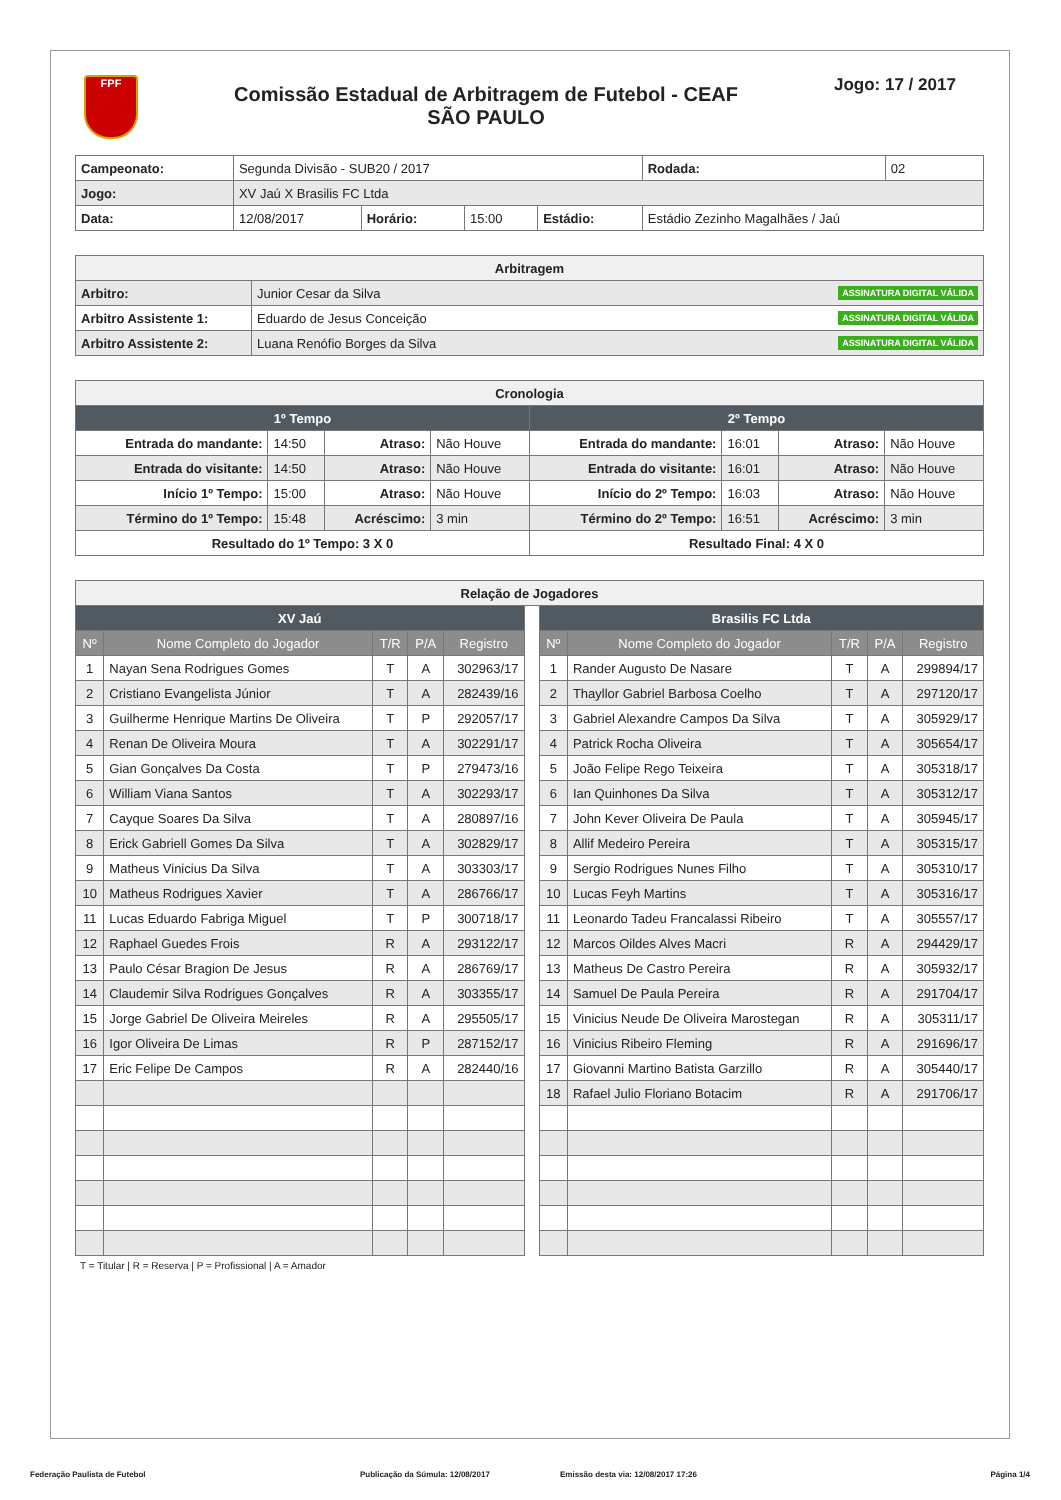FPF
Comissão Estadual de Arbitragem de Futebol - CEAF
SÃO PAULO
Jogo: 17 / 2017
| Campeonato: | Segunda Divisão - SUB20 / 2017 | | | | | Rodada: | 02 |
| Jogo: | XV Jaú X Brasilis FC Ltda | | | | | | |
| Data: | 12/08/2017 | Horário: | 15:00 | Estádio: | Estádio Zezinho Magalhães / Jaú | | |
| Arbitragem | |
| --- | --- |
| Arbitro: | Junior Cesar da Silva ASSINATURA DIGITAL VÁLIDA |
| Arbitro Assistente 1: | Eduardo de Jesus Conceição ASSINATURA DIGITAL VÁLIDA |
| Arbitro Assistente 2: | Luana Renófio Borges da Silva ASSINATURA DIGITAL VÁLIDA |
| Cronologia | | | | | | | |
| --- | --- | --- | --- | --- | --- | --- | --- |
| 1º Tempo | | | | 2º Tempo | | | |
| Entrada do mandante: | 14:50 | Atraso: | Não Houve | Entrada do mandante: | 16:01 | Atraso: | Não Houve |
| Entrada do visitante: | 14:50 | Atraso: | Não Houve | Entrada do visitante: | 16:01 | Atraso: | Não Houve |
| Início 1º Tempo: | 15:00 | Atraso: | Não Houve | Início do 2º Tempo: | 16:03 | Atraso: | Não Houve |
| Término do 1º Tempo: | 15:48 | Acréscimo: | 3 min | Término do 2º Tempo: | 16:51 | Acréscimo: | 3 min |
| Resultado do 1º Tempo: 3 X 0 | | | | Resultado Final: 4 X 0 | | | |
| Relação de Jogadores | | | | | | | | | | |
| --- | --- | --- | --- | --- | --- | --- | --- | --- | --- | --- |
| XV Jaú | | | | | | Brasilis FC Ltda | | | | |
| Nº | Nome Completo do Jogador | T/R | P/A | Registro | | Nº | Nome Completo do Jogador | T/R | P/A | Registro |
| 1 | Nayan Sena Rodrigues Gomes | T | A | 302963/17 | | 1 | Rander Augusto De Nasare | T | A | 299894/17 |
| 2 | Cristiano Evangelista Júnior | T | A | 282439/16 | | 2 | Thayllor Gabriel Barbosa Coelho | T | A | 297120/17 |
| 3 | Guilherme Henrique Martins De Oliveira | T | P | 292057/17 | | 3 | Gabriel Alexandre Campos Da Silva | T | A | 305929/17 |
| 4 | Renan De Oliveira Moura | T | A | 302291/17 | | 4 | Patrick Rocha Oliveira | T | A | 305654/17 |
| 5 | Gian Gonçalves Da Costa | T | P | 279473/16 | | 5 | João Felipe Rego Teixeira | T | A | 305318/17 |
| 6 | William Viana Santos | T | A | 302293/17 | | 6 | Ian Quinhones Da Silva | T | A | 305312/17 |
| 7 | Cayque Soares Da Silva | T | A | 280897/16 | | 7 | John Kever Oliveira De Paula | T | A | 305945/17 |
| 8 | Erick Gabriell Gomes Da Silva | T | A | 302829/17 | | 8 | Allif Medeiro Pereira | T | A | 305315/17 |
| 9 | Matheus Vinicius Da Silva | T | A | 303303/17 | | 9 | Sergio Rodrigues Nunes Filho | T | A | 305310/17 |
| 10 | Matheus Rodrigues Xavier | T | A | 286766/17 | | 10 | Lucas Feyh Martins | T | A | 305316/17 |
| 11 | Lucas Eduardo Fabriga Miguel | T | P | 300718/17 | | 11 | Leonardo Tadeu Francalassi Ribeiro | T | A | 305557/17 |
| 12 | Raphael Guedes Frois | R | A | 293122/17 | | 12 | Marcos Oildes Alves Macri | R | A | 294429/17 |
| 13 | Paulo César Bragion De Jesus | R | A | 286769/17 | | 13 | Matheus De Castro Pereira | R | A | 305932/17 |
| 14 | Claudemir Silva Rodrigues Gonçalves | R | A | 303355/17 | | 14 | Samuel De Paula Pereira | R | A | 291704/17 |
| 15 | Jorge Gabriel De Oliveira Meireles | R | A | 295505/17 | | 15 | Vinicius Neude De Oliveira Marostegan | R | A | 305311/17 |
| 16 | Igor Oliveira De Limas | R | P | 287152/17 | | 16 | Vinicius Ribeiro Fleming | R | A | 291696/17 |
| 17 | Eric Felipe De Campos | R | A | 282440/16 | | 17 | Giovanni Martino Batista Garzillo | R | A | 305440/17 |
| | | | | | | 18 | Rafael Julio Floriano Botacim | R | A | 291706/17 |
T = Titular | R = Reserva | P = Profissional | A = Amador
Federação Paulista de Futebol Publicação da Súmula: 12/08/2017 Emissão desta via: 12/08/2017 17:26 Página 1/4